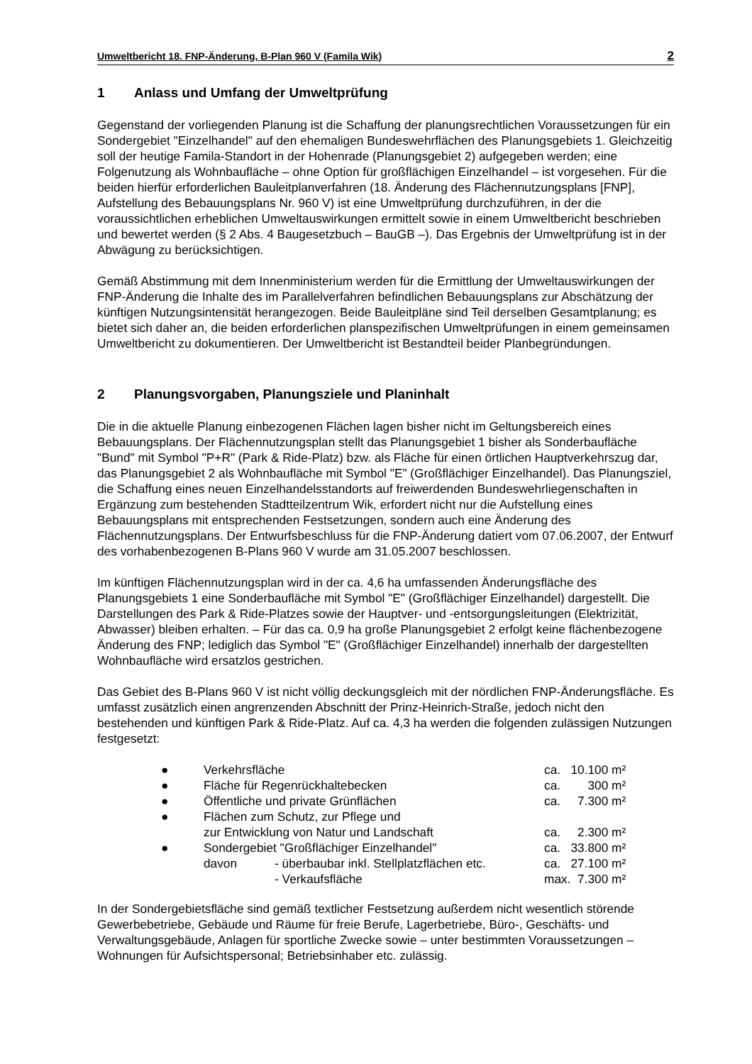Umweltbericht 18. FNP-Änderung, B-Plan 960 V (Famila Wik) 2
1 Anlass und Umfang der Umweltprüfung
Gegenstand der vorliegenden Planung ist die Schaffung der planungsrechtlichen Voraussetzungen für ein Sondergebiet "Einzelhandel" auf den ehemaligen Bundeswehrflächen des Planungsgebiets 1. Gleichzeitig soll der heutige Famila-Standort in der Hohenrade (Planungsgebiet 2) aufgegeben werden; eine Folgenutzung als Wohnbaufläche – ohne Option für großflächigen Einzelhandel – ist vorgesehen. Für die beiden hierfür erforderlichen Bauleitplanverfahren (18. Änderung des Flächennutzungsplans [FNP], Aufstellung des Bebauungsplans Nr. 960 V) ist eine Umweltprüfung durchzuführen, in der die voraussichtlichen erheblichen Umweltauswirkungen ermittelt sowie in einem Umweltbericht beschrieben und bewertet werden (§ 2 Abs. 4 Baugesetzbuch – BauGB –). Das Ergebnis der Umweltprüfung ist in der Abwägung zu berücksichtigen.
Gemäß Abstimmung mit dem Innenministerium werden für die Ermittlung der Umweltauswirkungen der FNP-Änderung die Inhalte des im Parallelverfahren befindlichen Bebauungsplans zur Abschätzung der künftigen Nutzungsintensität herangezogen. Beide Bauleitpläne sind Teil derselben Gesamtplanung; es bietet sich daher an, die beiden erforderlichen planspezifischen Umweltprüfungen in einem gemeinsamen Umweltbericht zu dokumentieren. Der Umweltbericht ist Bestandteil beider Planbegründungen.
2 Planungsvorgaben, Planungsziele und Planinhalt
Die in die aktuelle Planung einbezogenen Flächen lagen bisher nicht im Geltungsbereich eines Bebauungsplans. Der Flächennutzungsplan stellt das Planungsgebiet 1 bisher als Sonderbaufläche "Bund" mit Symbol "P+R" (Park & Ride-Platz) bzw. als Fläche für einen örtlichen Hauptverkehrszug dar, das Planungsgebiet 2 als Wohnbaufläche mit Symbol "E" (Großflächiger Einzelhandel). Das Planungsziel, die Schaffung eines neuen Einzelhandelsstandorts auf freiwerdenden Bundeswehrliegenschaften in Ergänzung zum bestehenden Stadtteilzentrum Wik, erfordert nicht nur die Aufstellung eines Bebauungsplans mit entsprechenden Festsetzungen, sondern auch eine Änderung des Flächennutzungsplans. Der Entwurfsbeschluss für die FNP-Änderung datiert vom 07.06.2007, der Entwurf des vorhabenbezogenen B-Plans 960 V wurde am 31.05.2007 beschlossen.
Im künftigen Flächennutzungsplan wird in der ca. 4,6 ha umfassenden Änderungsfläche des Planungsgebiets 1 eine Sonderbaufläche mit Symbol "E" (Großflächiger Einzelhandel) dargestellt. Die Darstellungen des Park & Ride-Platzes sowie der Hauptver- und -entsorgungsleitungen (Elektrizität, Abwasser) bleiben erhalten. – Für das ca. 0,9 ha große Planungsgebiet 2 erfolgt keine flächenbezogene Änderung des FNP; lediglich das Symbol "E" (Großflächiger Einzelhandel) innerhalb der dargestellten Wohnbaufläche wird ersatzlos gestrichen.
Das Gebiet des B-Plans 960 V ist nicht völlig deckungsgleich mit der nördlichen FNP-Änderungsfläche. Es umfasst zusätzlich einen angrenzenden Abschnitt der Prinz-Heinrich-Straße, jedoch nicht den bestehenden und künftigen Park & Ride-Platz. Auf ca. 4,3 ha werden die folgenden zulässigen Nutzungen festgesetzt:
| ● | Verkehrsfläche | | ca. | 10.100 m² |
| ● | Fläche für Regenrückhaltebecken | | ca. | 300 m² |
| ● | Öffentliche und private Grünflächen | | ca. | 7.300 m² |
| ● | Flächen zum Schutz, zur Pflege und zur Entwicklung von Natur und Landschaft | | ca. | 2.300 m² |
| ● | Sondergebiet "Großflächiger Einzelhandel" | | ca. | 33.800 m² |
| | davon | - überbaubar inkl. Stellplatzflächen etc. | ca. | 27.100 m² |
| | | - Verkaufsfläche | max. | 7.300 m² |
In der Sondergebietsfläche sind gemäß textlicher Festsetzung außerdem nicht wesentlich störende Gewerbebetriebe, Gebäude und Räume für freie Berufe, Lagerbetriebe, Büro-, Geschäfts- und Verwaltungsgebäude, Anlagen für sportliche Zwecke sowie – unter bestimmten Voraussetzungen – Wohnungen für Aufsichtspersonal; Betriebsinhaber etc. zulässig.